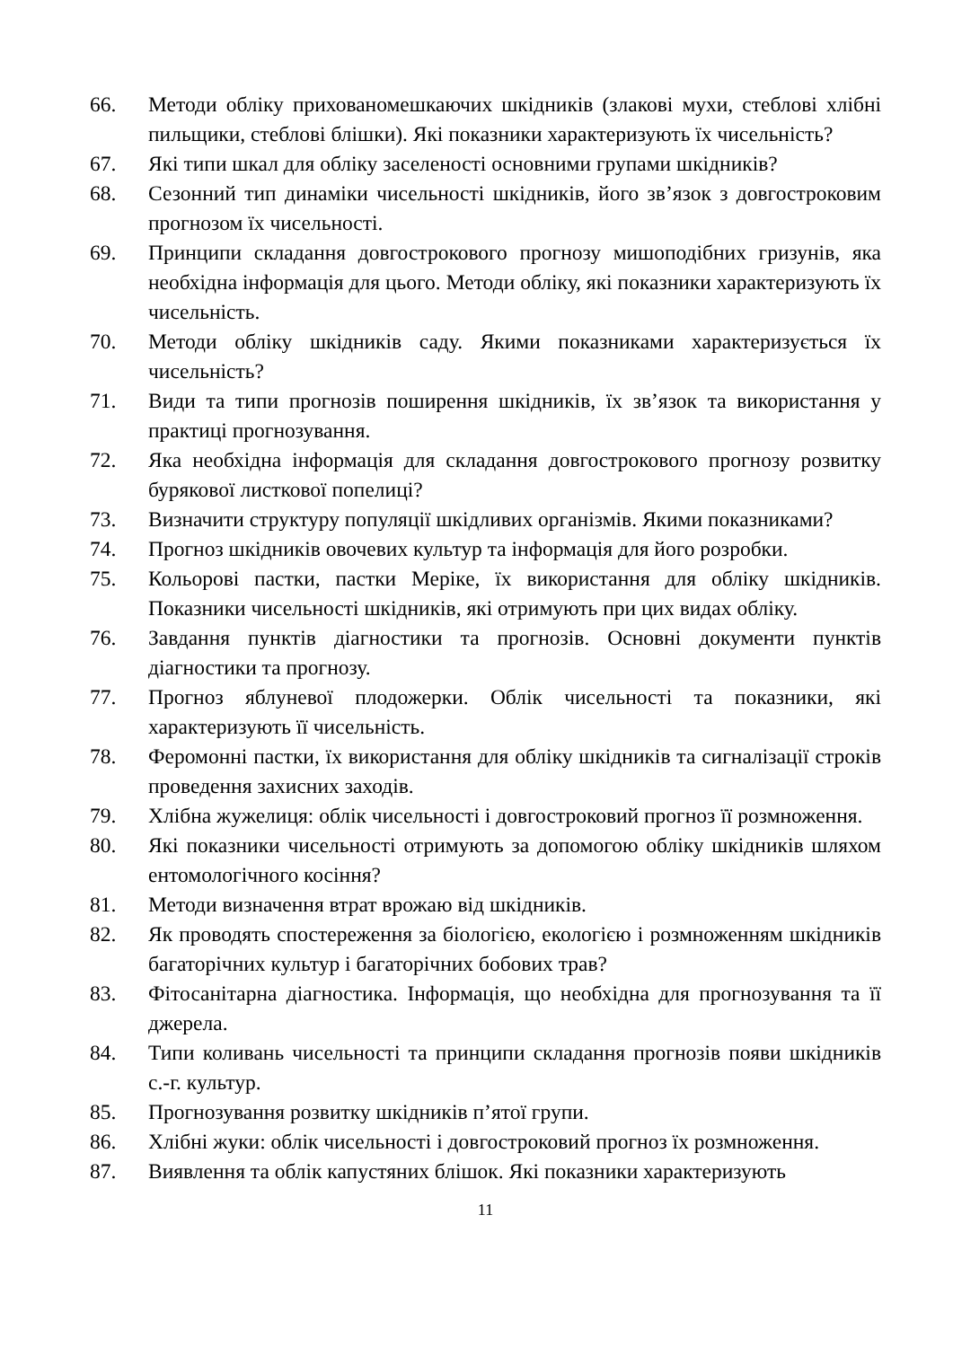66. Методи обліку прихованомешкаючих шкідників (злакові мухи, стеблові хлібні пильщики, стеблові блішки). Які показники характеризують їх чисельність?
67. Які типи шкал для обліку заселеності основними групами шкідників?
68. Сезонний тип динаміки чисельності шкідників, його зв’язок з довгостроковим прогнозом їх чисельності.
69. Принципи складання довгострокового прогнозу мишоподібних гризунів, яка необхідна інформація для цього. Методи обліку, які показники характеризують їх чисельність.
70. Методи обліку шкідників саду. Якими показниками характеризується їх чисельність?
71. Види та типи прогнозів поширення шкідників, їх зв’язок та використання у практиці прогнозування.
72. Яка необхідна інформація для складання довгострокового прогнозу розвитку бурякової листкової попелиці?
73. Визначити структуру популяції шкідливих організмів. Якими показниками?
74. Прогноз шкідників овочевих культур та інформація для його розробки.
75. Кольорові пастки, пастки Меріке, їх використання для обліку шкідників. Показники чисельності шкідників, які отримують при цих видах обліку.
76. Завдання пунктів діагностики та прогнозів. Основні документи пунктів діагностики та прогнозу.
77. Прогноз яблуневої плодожерки. Облік чисельності та показники, які характеризують її чисельність.
78. Феромонні пастки, їх використання для обліку шкідників та сигналізації строків проведення захисних заходів.
79. Хлібна жужелиця: облік чисельності і довгостроковий прогноз її розмноження.
80. Які показники чисельності отримують за допомогою обліку шкідників шляхом ентомологічного косіння?
81. Методи визначення втрат врожаю від шкідників.
82. Як проводять спостереження за біологією, екологією і розмноженням шкідників багаторічних культур і багаторічних бобових трав?
83. Фітосанітарна діагностика. Інформація, що необхідна для прогнозування та її джерела.
84. Типи коливань чисельності та принципи складання прогнозів появи шкідників с.-г. культур.
85. Прогнозування розвитку шкідників п’ятої групи.
86. Хлібні жуки: облік чисельності і довгостроковий прогноз їх розмноження.
87. Виявлення та облік капустяних блішок. Які показники характеризують
11